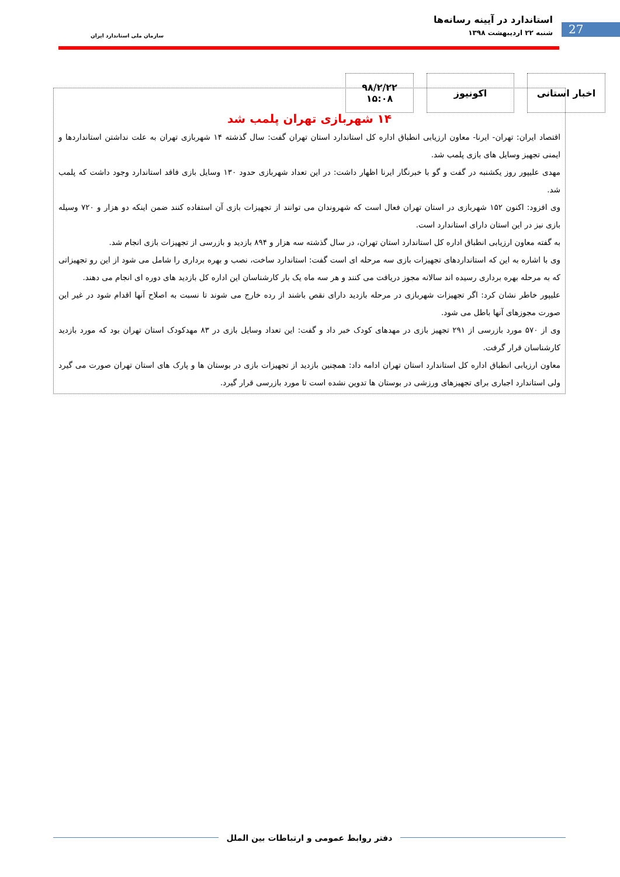27
استاندارد در آیینه رسانه‌ها
شنبه ۲۲ اردیبهشت ۱۳۹۸
سازمان ملی استاندارد ایران
اخبار استانی اکونیوز ۹۸/۲/۲۲
۱۵:۰۸
۱۴ شهربازی تهران پلمب شد
اقتصاد ایران: تهران- ایرنا- معاون ارزیابی انطباق اداره کل استاندارد استان تهران گفت: سال گذشته ۱۴ شهربازی تهران به علت نداشتن استانداردها و ایمنی تجهیز وسایل های بازی پلمب شد.
مهدی علیپور روز یکشنبه در گفت و گو با خبرنگار ایرنا اظهار داشت: در این تعداد شهربازی حدود ۱۳۰ وسایل بازی فاقد استاندارد وجود داشت که پلمب شد.
وی افزود: اکنون ۱۵۲ شهربازی در استان تهران فعال است که شهروندان می توانند از تجهیزات بازی آن استفاده کنند ضمن اینکه دو هزار و ۷۲۰ وسیله بازی نیز در این استان دارای استاندارد است.
به گفته معاون ارزیابی انطباق اداره کل استاندارد استان تهران، در سال گذشته سه هزار و ۸۹۴ بازدید و بازرسی از تجهیزات بازی انجام شد.
وی با اشاره به این که استانداردهای تجهیزات بازی سه مرحله ای است گفت: استاندارد ساخت، نصب و بهره برداری را شامل می شود از این رو تجهیزاتی که به مرحله بهره برداری رسیده اند سالانه مجوز دریافت می کنند و هر سه ماه یک بار کارشناسان این اداره کل بازدید های دوره ای انجام می دهند.
علیپور خاطر نشان کرد: اگر تجهیزات شهربازی در مرحله بازدید دارای نقص باشند از رده خارج می شوند تا نسبت به اصلاح آنها اقدام شود در غیر این صورت مجوزهای آنها باطل می شود.
وی از ۵۷۰ مورد بازرسی از ۲۹۱ تجهیز بازی در مهدهای کودک خبر داد و گفت: این تعداد وسایل بازی در ۸۳ مهدکودک استان تهران بود که مورد بازدید کارشناسان قرار گرفت.
معاون ارزیابی انطباق اداره کل استاندارد استان تهران ادامه داد: همچنین بازدید از تجهیزات بازی در بوستان ها و پارک های استان تهران صورت می گیرد ولی استاندارد اجباری برای تجهیزهای ورزشی در بوستان ها تدوین نشده است تا مورد بازرسی قرار گیرد.
دفتر روابط عمومی و ارتباطات بین الملل